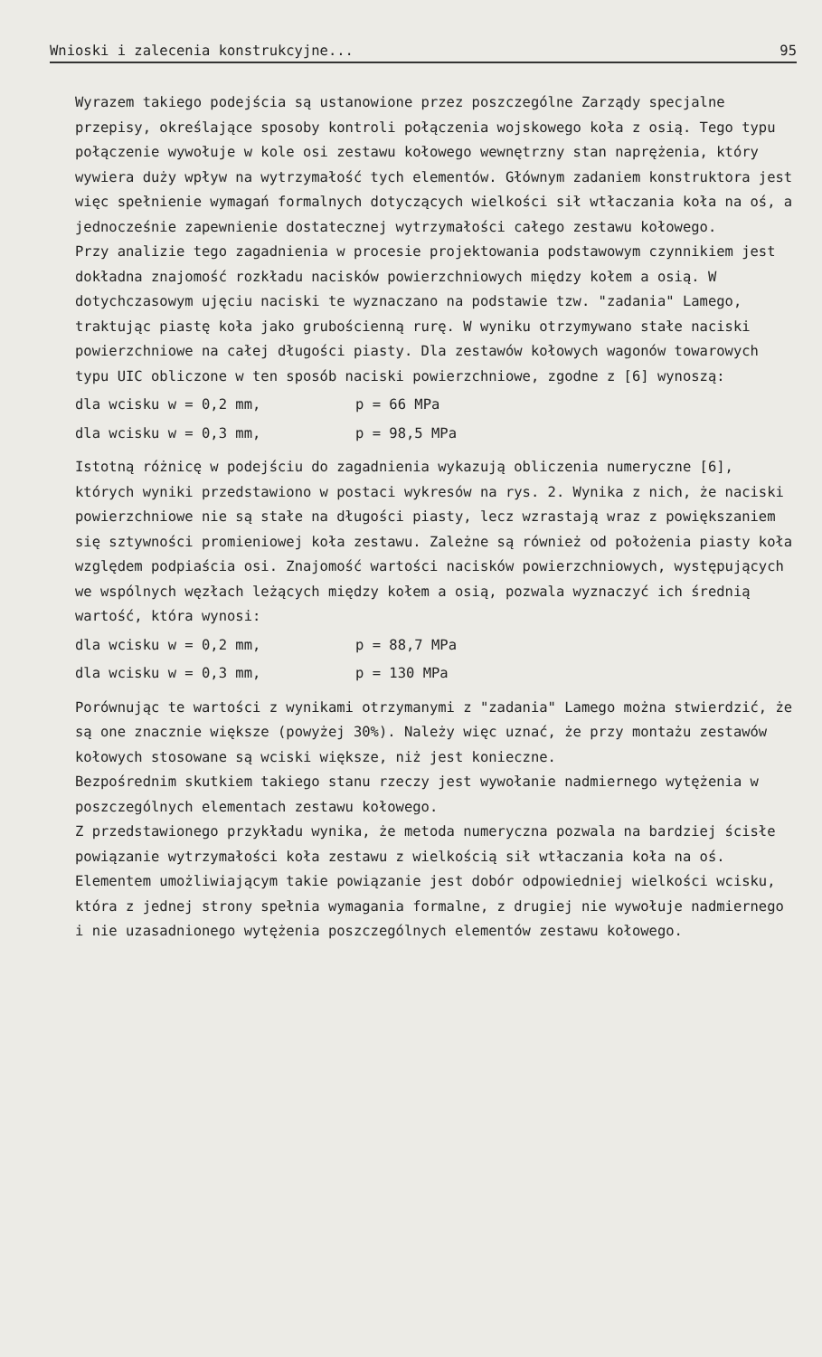Wnioski i zalecenia konstrukcyjne... 95
Wyrazem takiego podejścia są ustanowione przez poszczególne Zarządy specjalne przepisy, określające sposoby kontroli połączenia wojskowego koła z osią. Tego typu połączenie wywołuje w kole osi zestawu kołowego wewnętrzny stan naprężenia, który wywiera duży wpływ na wytrzymałość tych elementów. Głównym zadaniem konstruktora jest więc spełnienie wymagań formalnych dotyczących wielkości sił wtłaczania koła na oś, a jednocześnie zapewnienie dostatecznej wytrzymałości całego zestawu kołowego.
Przy analizie tego zagadnienia w procesie projektowania podstawowym czynnikiem jest dokładna znajomość rozkładu nacisków powierzchniowych między kołem a osią. W dotychczasowym ujęciu naciski te wyznaczano na podstawie tzw. "zadania" Lamego, traktując piastę koła jako grubościenną rurę. W wyniku otrzymywano stałe naciski powierzchniowe na całej długości piasty. Dla zestawów kołowych wagonów towarowych typu UIC obliczone w ten sposób naciski powierzchniowe, zgodne z [6] wynoszą:
dla wcisku w = 0,2 mm, p = 66 MPa
dla wcisku w = 0,3 mm, p = 98,5 MPa
Istotną różnicę w podejściu do zagadnienia wykazują obliczenia numeryczne [6], których wyniki przedstawiono w postaci wykresów na rys. 2. Wynika z nich, że naciski powierzchniowe nie są stałe na długości piasty, lecz wzrastają wraz z powiększaniem się sztywności promieniowej koła zestawu. Zależne są również od położenia piasty koła względem podpiaścia osi. Znajomość wartości nacisków powierzchniowych, występujących we wspólnych węzłach leżących między kołem a osią, pozwala wyznaczyć ich średnią wartość, która wynosi:
dla wcisku w = 0,2 mm, p = 88,7 MPa
dla wcisku w = 0,3 mm, p = 130 MPa
Porównując te wartości z wynikami otrzymanymi z "zadania" Lamego można stwierdzić, że są one znacznie większe (powyżej 30%). Należy więc uznać, że przy montażu zestawów kołowych stosowane są wciski większe, niż jest konieczne.
Bezpośrednim skutkiem takiego stanu rzeczy jest wywołanie nadmiernego wytężenia w poszczególnych elementach zestawu kołowego.
Z przedstawionego przykładu wynika, że metoda numeryczna pozwala na bardziej ścisłe powiązanie wytrzymałości koła zestawu z wielkością sił wtłaczania koła na oś.
Elementem umożliwiającym takie powiązanie jest dobór odpowiedniej wielkości wcisku, która z jednej strony spełnia wymagania formalne, z drugiej nie wywołuje nadmiernego i nie uzasadnionego wytężenia poszczególnych elementów zestawu kołowego.